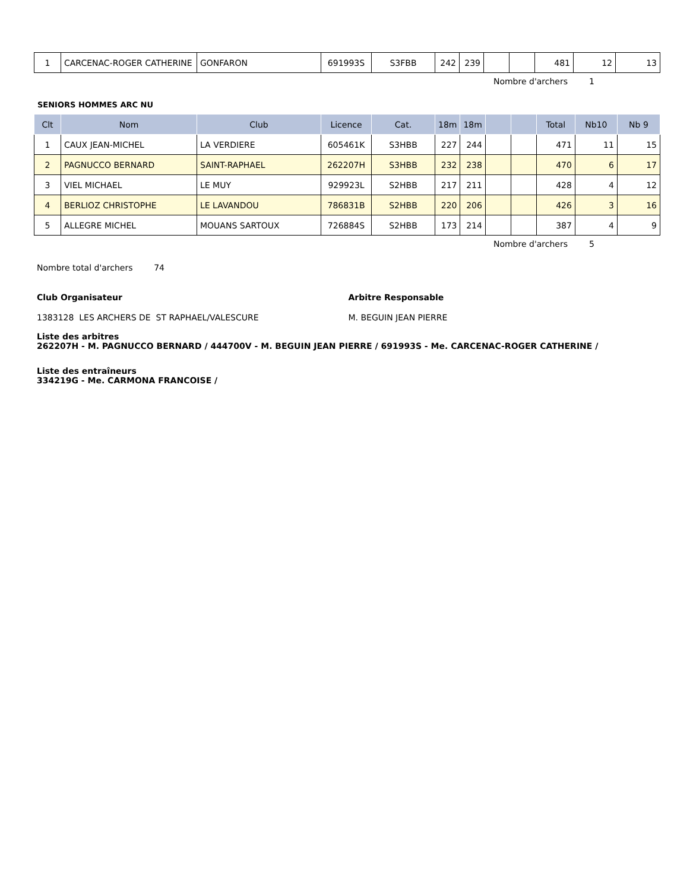| 1 | CARCENAC-ROGER CATHERINE | GONFARON | 691993S | S3FBB | 242 | 239 | | | 481 | 12 | 13 |
Nombre d'archers 1
SENIORS HOMMES ARC NU
| Clt | Nom | Club | Licence | Cat. | 18m | 18m | | | Total | Nb10 | Nb 9 |
| --- | --- | --- | --- | --- | --- | --- | --- | --- | --- | --- | --- |
| 1 | CAUX JEAN-MICHEL | LA VERDIERE | 605461K | S3HBB | 227 | 244 | | | 471 | 11 | 15 |
| 2 | PAGNUCCO BERNARD | SAINT-RAPHAEL | 262207H | S3HBB | 232 | 238 | | | 470 | 6 | 17 |
| 3 | VIEL MICHAEL | LE MUY | 929923L | S2HBB | 217 | 211 | | | 428 | 4 | 12 |
| 4 | BERLIOZ CHRISTOPHE | LE LAVANDOU | 786831B | S2HBB | 220 | 206 | | | 426 | 3 | 16 |
| 5 | ALLEGRE MICHEL | MOUANS SARTOUX | 726884S | S2HBB | 173 | 214 | | | 387 | 4 | 9 |
Nombre d'archers 5
Nombre total d'archers 74
Club Organisateur Arbitre Responsable
1383128 LES ARCHERS DE ST RAPHAEL/VALESCURE M. BEGUIN JEAN PIERRE
Liste des arbitres
262207H - M. PAGNUCCO BERNARD / 444700V - M. BEGUIN JEAN PIERRE / 691993S - Me. CARCENAC-ROGER CATHERINE /
Liste des entraîneurs
334219G - Me. CARMONA FRANCOISE /